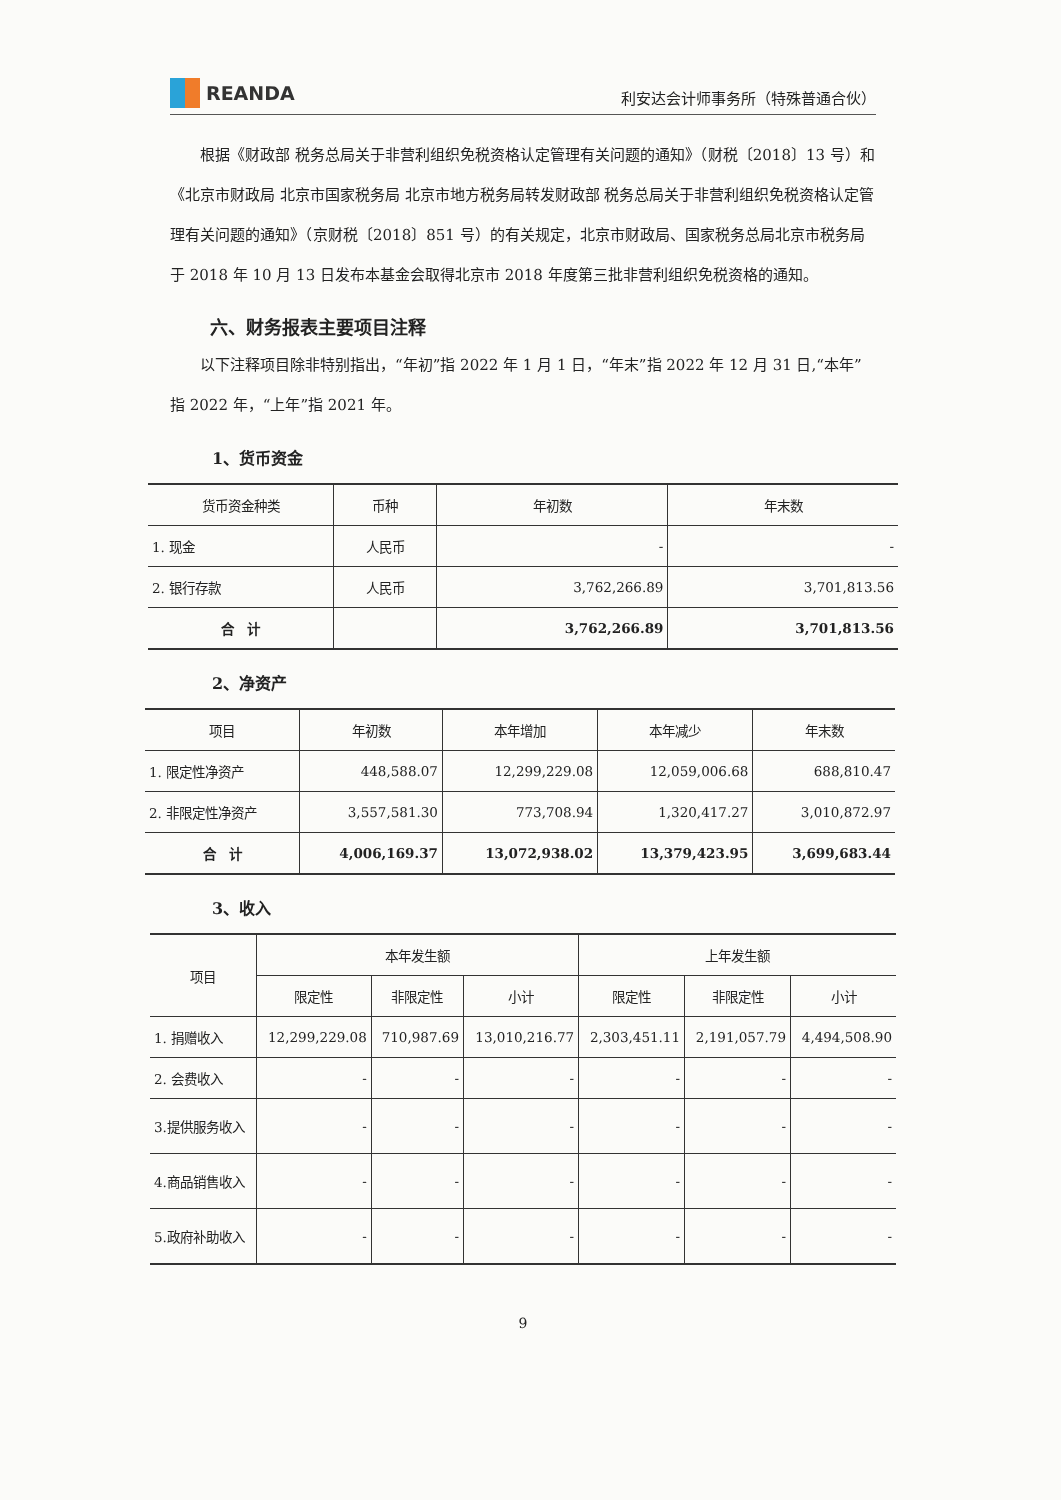REANDA
利安达会计师事务所（特殊普通合伙）
根据《财政部 税务总局关于非营利组织免税资格认定管理有关问题的通知》（财税〔2018〕13 号）和《北京市财政局 北京市国家税务局 北京市地方税务局转发财政部 税务总局关于非营利组织免税资格认定管理有关问题的通知》（京财税〔2018〕851 号）的有关规定，北京市财政局、国家税务总局北京市税务局于 2018 年 10 月 13 日发布本基金会取得北京市 2018 年度第三批非营利组织免税资格的通知。
六、财务报表主要项目注释
以下注释项目除非特别指出，“年初”指 2022 年 1 月 1 日，“年末”指 2022 年 12 月 31 日,“本年”指 2022 年，“上年”指 2021 年。
1、货币资金
| 货币资金种类 | 币种 | 年初数 | 年末数 |
| --- | --- | --- | --- |
| 1. 现金 | 人民币 | - | - |
| 2. 银行存款 | 人民币 | 3,762,266.89 | 3,701,813.56 |
| 合 计 | | 3,762,266.89 | 3,701,813.56 |
2、净资产
| 项目 | 年初数 | 本年增加 | 本年减少 | 年末数 |
| --- | --- | --- | --- | --- |
| 1. 限定性净资产 | 448,588.07 | 12,299,229.08 | 12,059,006.68 | 688,810.47 |
| 2. 非限定性净资产 | 3,557,581.30 | 773,708.94 | 1,320,417.27 | 3,010,872.97 |
| 合 计 | 4,006,169.37 | 13,072,938.02 | 13,379,423.95 | 3,699,683.44 |
3、收入
| 项目 | 本年发生额 | | | 上年发生额 | | |
| --- | --- | --- | --- | --- | --- | --- |
| | 限定性 | 非限定性 | 小计 | 限定性 | 非限定性 | 小计 |
| 1. 捐赠收入 | 12,299,229.08 | 710,987.69 | 13,010,216.77 | 2,303,451.11 | 2,191,057.79 | 4,494,508.90 |
| 2. 会费收入 | - | - | - | - | - | - |
| 3.提供服务收入 | - | - | - | - | - | - |
| 4.商品销售收入 | - | - | - | - | - | - |
| 5.政府补助收入 | - | - | - | - | - | - |
9